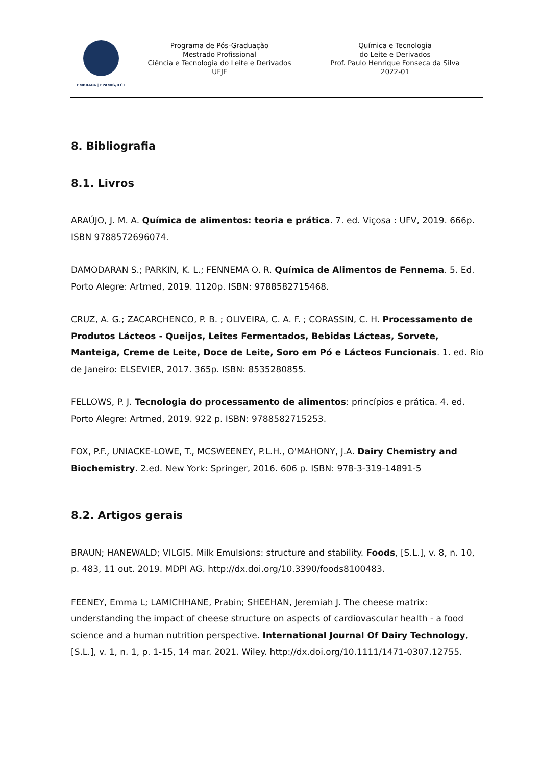EMBRAPA | EPAMIG/ILCT
Programa de Pós-Graduação
Mestrado Profissional
Ciência e Tecnologia do Leite e Derivados
UFJF
Química e Tecnologia
do Leite e Derivados
Prof. Paulo Henrique Fonseca da Silva
2022-01
8. Bibliografia
8.1. Livros
ARAÚJO, J. M. A. Química de alimentos: teoria e prática. 7. ed. Viçosa : UFV, 2019. 666p. ISBN 9788572696074.
DAMODARAN S.; PARKIN, K. L.; FENNEMA O. R. Química de Alimentos de Fennema. 5. Ed. Porto Alegre: Artmed, 2019. 1120p. ISBN: 9788582715468.
CRUZ, A. G.; ZACARCHENCO, P. B. ; OLIVEIRA, C. A. F. ; CORASSIN, C. H. Processamento de Produtos Lácteos - Queijos, Leites Fermentados, Bebidas Lácteas, Sorvete, Manteiga, Creme de Leite, Doce de Leite, Soro em Pó e Lácteos Funcionais. 1. ed. Rio de Janeiro: ELSEVIER, 2017. 365p. ISBN: 8535280855.
FELLOWS, P. J. Tecnologia do processamento de alimentos: princípios e prática. 4. ed. Porto Alegre: Artmed, 2019. 922 p. ISBN: 9788582715253.
FOX, P.F., UNIACKE-LOWE, T., MCSWEENEY, P.L.H., O'MAHONY, J.A. Dairy Chemistry and Biochemistry. 2.ed. New York: Springer, 2016. 606 p. ISBN: 978-3-319-14891-5
8.2. Artigos gerais
BRAUN; HANEWALD; VILGIS. Milk Emulsions: structure and stability. Foods, [S.L.], v. 8, n. 10, p. 483, 11 out. 2019. MDPI AG. http://dx.doi.org/10.3390/foods8100483.
FEENEY, Emma L; LAMICHHANE, Prabin; SHEEHAN, Jeremiah J. The cheese matrix: understanding the impact of cheese structure on aspects of cardiovascular health - a food science and a human nutrition perspective. International Journal Of Dairy Technology, [S.L.], v. 1, n. 1, p. 1-15, 14 mar. 2021. Wiley. http://dx.doi.org/10.1111/1471-0307.12755.